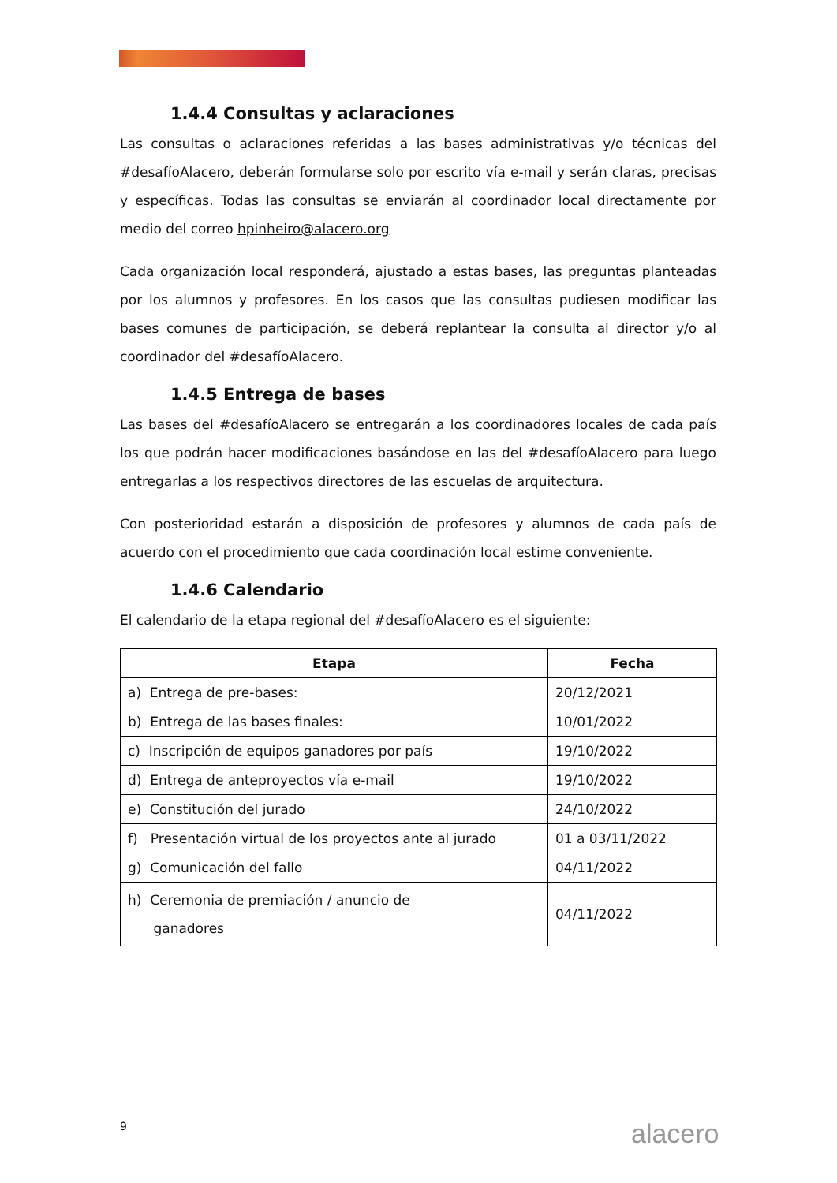1.4.4 Consultas y aclaraciones
Las consultas o aclaraciones referidas a las bases administrativas y/o técnicas del #desafíoAlacero, deberán formularse solo por escrito vía e-mail y serán claras, precisas y específicas. Todas las consultas se enviarán al coordinador local directamente por medio del correo hpinheiro@alacero.org
Cada organización local responderá, ajustado a estas bases, las preguntas planteadas por los alumnos y profesores. En los casos que las consultas pudiesen modificar las bases comunes de participación, se deberá replantear la consulta al director y/o al coordinador del #desafíoAlacero.
1.4.5 Entrega de bases
Las bases del #desafíoAlacero se entregarán a los coordinadores locales de cada país los que podrán hacer modificaciones basándose en las del #desafíoAlacero para luego entregarlas a los respectivos directores de las escuelas de arquitectura.
Con posterioridad estarán a disposición de profesores y alumnos de cada país de acuerdo con el procedimiento que cada coordinación local estime conveniente.
1.4.6 Calendario
El calendario de la etapa regional del #desafíoAlacero es el siguiente:
| Etapa | Fecha |
| --- | --- |
| a) Entrega de pre-bases: | 20/12/2021 |
| b) Entrega de las bases finales: | 10/01/2022 |
| c) Inscripción de equipos ganadores por país | 19/10/2022 |
| d) Entrega de anteproyectos vía e-mail | 19/10/2022 |
| e) Constitución del jurado | 24/10/2022 |
| f) Presentación virtual de los proyectos ante al jurado | 01 a 03/11/2022 |
| g) Comunicación del fallo | 04/11/2022 |
| h) Ceremonia de premiación / anuncio de ganadores | 04/11/2022 |
9 alacero